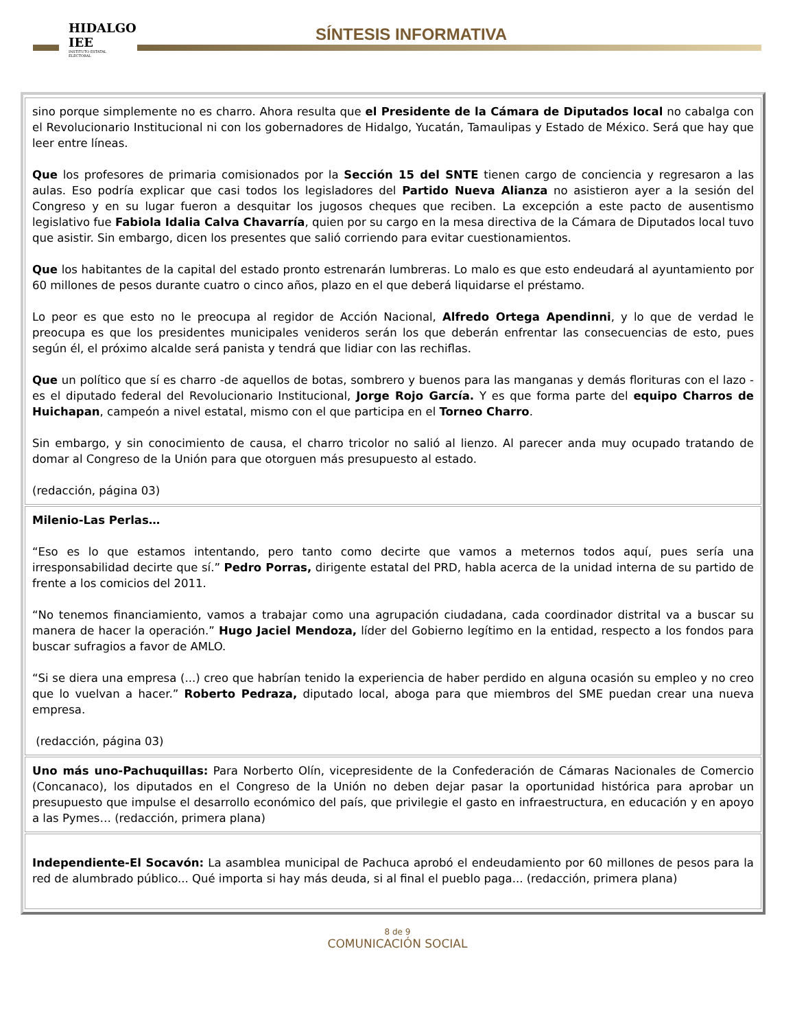HIDALGO IEE
INSTITUTO ESTATAL ELECTORAL
SÍNTESIS INFORMATIVA
sino porque simplemente no es charro. Ahora resulta que el Presidente de la Cámara de Diputados local no cabalga con el Revolucionario Institucional ni con los gobernadores de Hidalgo, Yucatán, Tamaulipas y Estado de México. Será que hay que leer entre líneas.
Que los profesores de primaria comisionados por la Sección 15 del SNTE tienen cargo de conciencia y regresaron a las aulas. Eso podría explicar que casi todos los legisladores del Partido Nueva Alianza no asistieron ayer a la sesión del Congreso y en su lugar fueron a desquitar los jugosos cheques que reciben. La excepción a este pacto de ausentismo legislativo fue Fabiola Idalia Calva Chavarría, quien por su cargo en la mesa directiva de la Cámara de Diputados local tuvo que asistir. Sin embargo, dicen los presentes que salió corriendo para evitar cuestionamientos.
Que los habitantes de la capital del estado pronto estrenarán lumbreras. Lo malo es que esto endeudará al ayuntamiento por 60 millones de pesos durante cuatro o cinco años, plazo en el que deberá liquidarse el préstamo.
Lo peor es que esto no le preocupa al regidor de Acción Nacional, Alfredo Ortega Apendinni, y lo que de verdad le preocupa es que los presidentes municipales venideros serán los que deberán enfrentar las consecuencias de esto, pues según él, el próximo alcalde será panista y tendrá que lidiar con las rechiflas.
Que un político que sí es charro -de aquellos de botas, sombrero y buenos para las manganas y demás florituras con el lazo - es el diputado federal del Revolucionario Institucional, Jorge Rojo García. Y es que forma parte del equipo Charros de Huichapan, campeón a nivel estatal, mismo con el que participa en el Torneo Charro.
Sin embargo, y sin conocimiento de causa, el charro tricolor no salió al lienzo. Al parecer anda muy ocupado tratando de domar al Congreso de la Unión para que otorguen más presupuesto al estado.
(redacción, página 03)
Milenio-Las Perlas…
“Eso es lo que estamos intentando, pero tanto como decirte que vamos a meternos todos aquí, pues sería una irresponsabilidad decirte que sí.” Pedro Porras, dirigente estatal del PRD, habla acerca de la unidad interna de su partido de frente a los comicios del 2011.
“No tenemos financiamiento, vamos a trabajar como una agrupación ciudadana, cada coordinador distrital va a buscar su manera de hacer la operación.” Hugo Jaciel Mendoza, líder del Gobierno legítimo en la entidad, respecto a los fondos para buscar sufragios a favor de AMLO.
“Si se diera una empresa (...) creo que habrían tenido la experiencia de haber perdido en alguna ocasión su empleo y no creo que lo vuelvan a hacer.” Roberto Pedraza, diputado local, aboga para que miembros del SME puedan crear una nueva empresa.
(redacción, página 03)
Uno más uno-Pachuquillas: Para Norberto Olín, vicepresidente de la Confederación de Cámaras Nacionales de Comercio (Concanaco), los diputados en el Congreso de la Unión no deben dejar pasar la oportunidad histórica para aprobar un presupuesto que impulse el desarrollo económico del país, que privilegie el gasto en infraestructura, en educación y en apoyo a las Pymes… (redacción, primera plana)
Independiente-El Socavón: La asamblea municipal de Pachuca aprobó el endeudamiento por 60 millones de pesos para la red de alumbrado público... Qué importa si hay más deuda, si al final el pueblo paga... (redacción, primera plana)
8 de 9
COMUNICACIÓN SOCIAL